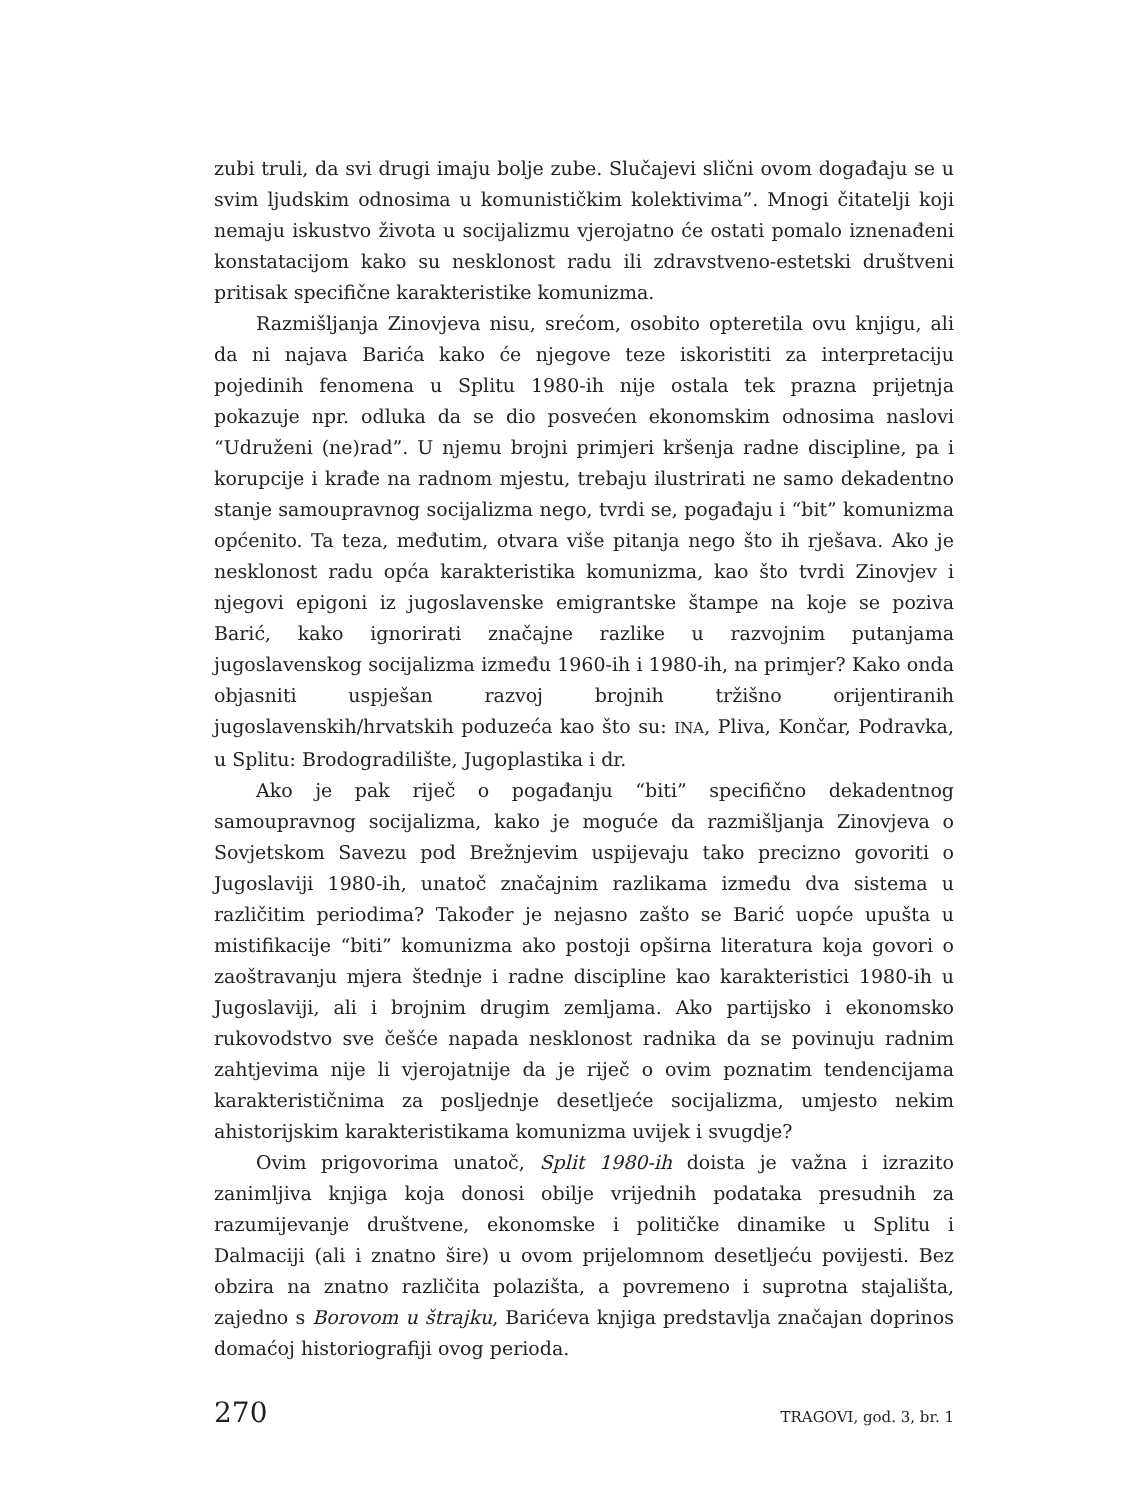zubi truli, da svi drugi imaju bolje zube. Slučajevi slični ovom događaju se u svim ljudskim odnosima u komunističkim kolektivima”. Mnogi čitatelji koji nemaju iskustvo života u socijalizmu vjerojatno će ostati pomalo iznenađeni konstatacijom kako su nesklonost radu ili zdravstveno-estetski društveni pritisak specifične karakteristike komunizma.
Razmišljanja Zinovjeva nisu, srećom, osobito opteretila ovu knjigu, ali da ni najava Barića kako će njegove teze iskoristiti za interpretaciju pojedinih fenomena u Splitu 1980-ih nije ostala tek prazna prijetnja pokazuje npr. odluka da se dio posvećen ekonomskim odnosima naslovi “Udruženi (ne)rad”. U njemu brojni primjeri kršenja radne discipline, pa i korupcije i krađe na radnom mjestu, trebaju ilustrirati ne samo dekadentno stanje samoupravnog socijalizma nego, tvrdi se, pogađaju i “bit” komunizma općenito. Ta teza, međutim, otvara više pitanja nego što ih rješava. Ako je nesklonost radu opća karakteristika komunizma, kao što tvrdi Zinovjev i njegovi epigoni iz jugoslavenske emigrantske štampe na koje se poziva Barić, kako ignorirati značajne razlike u razvojnim putanjama jugoslavenskog socijalizma između 1960-ih i 1980-ih, na primjer? Kako onda objasniti uspješan razvoj brojnih tržišno orijentiranih jugoslavenskih/hrvatskih poduzeća kao što su: INA, Pliva, Končar, Podravka, u Splitu: Brodogradilište, Jugoplastika i dr.
Ako je pak riječ o pogađanju “biti” specifično dekadentnog samoupravnog socijalizma, kako je moguće da razmišljanja Zinovjeva o Sovjetskom Savezu pod Brežnjevim uspijevaju tako precizno govoriti o Jugoslaviji 1980-ih, unatoč značajnim razlikama između dva sistema u različitim periodima? Također je nejasno zašto se Barić uopće upušta u mistifikacije “biti” komunizma ako postoji opširna literatura koja govori o zaoštravanju mjera štednje i radne discipline kao karakteristici 1980-ih u Jugoslaviji, ali i brojnim drugim zemljama. Ako partijsko i ekonomsko rukovodstvo sve češće napada nesklonost radnika da se povinuju radnim zahtjevima nije li vjerojatnije da je riječ o ovim poznatim tendencijama karakterističnima za posljednje desetljeće socijalizma, umjesto nekim ahistorijskim karakteristikama komunizma uvijek i svugdje?
Ovim prigovorima unatoč, Split 1980-ih doista je važna i izrazito zanimljiva knjiga koja donosi obilje vrijednih podataka presudnih za razumijevanje društvene, ekonomske i političke dinamike u Splitu i Dalmaciji (ali i znatno šire) u ovom prijelomnom desetljeću povijesti. Bez obzira na znatno različita polazišta, a povremeno i suprotna stajališta, zajedno s Borovom u štrajku, Barićeva knjiga predstavlja značajan doprinos domaćoj historiografiji ovog perioda.
270 TRAGOVI, god. 3, br. 1